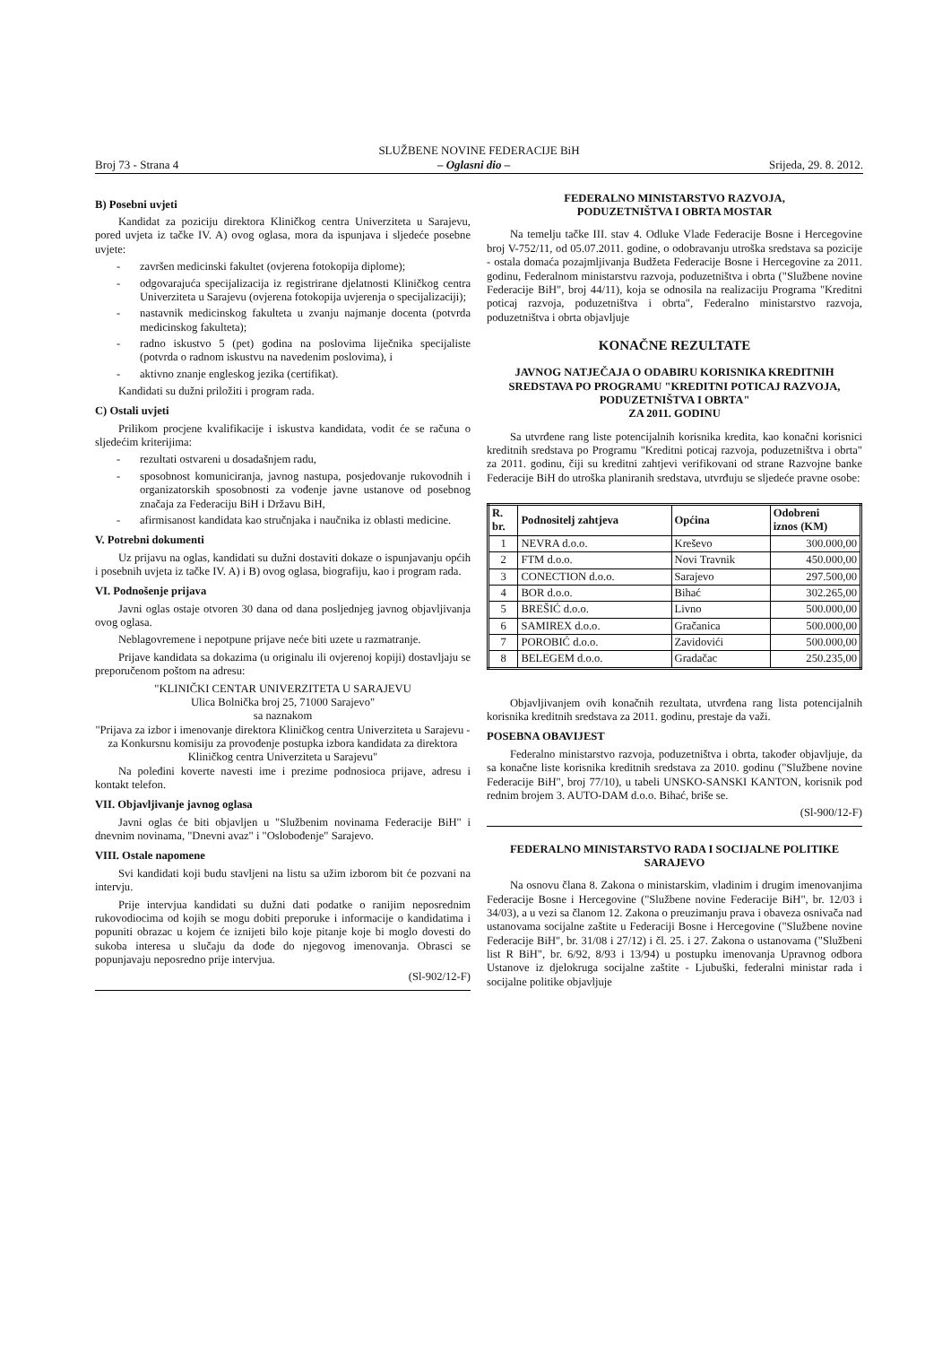SLUŽBENE NOVINE FEDERACIJE BiH
Broj 73 - Strana 4 – Oglasni dio – Srijeda, 29. 8. 2012.
B) Posebni uvjeti
Kandidat za poziciju direktora Kliničkog centra Univerziteta u Sarajevu, pored uvjeta iz tačke IV. A) ovog oglasa, mora da ispunjava i sljedeće posebne uvjete:
- završen medicinski fakultet (ovjerena fotokopija diplome);
- odgovarajuća specijalizacija iz registrirane djelatnosti Kliničkog centra Univerziteta u Sarajevu (ovjerena fotokopija uvjerenja o specijalizaciji);
- nastavnik medicinskog fakulteta u zvanju najmanje docenta (potvrda medicinskog fakulteta);
- radno iskustvo 5 (pet) godina na poslovima liječnika specijaliste (potvrda o radnom iskustvu na navedenim poslovima), i
- aktivno znanje engleskog jezika (certifikat).
Kandidati su dužni priložiti i program rada.
C) Ostali uvjeti
Prilikom procjene kvalifikacije i iskustva kandidata, vodit će se računa o sljedećim kriterijima:
- rezultati ostvareni u dosadašnjem radu,
- sposobnost komuniciranja, javnog nastupa, posjedovanje rukovodnih i organizatorskih sposobnosti za vođenje javne ustanove od posebnog značaja za Federaciju BiH i Državu BiH,
- afirmisanost kandidata kao stručnjaka i naučnika iz oblasti medicine.
V. Potrebni dokumenti
Uz prijavu na oglas, kandidati su dužni dostaviti dokaze o ispunjavanju općih i posebnih uvjeta iz tačke IV. A) i B) ovog oglasa, biografiju, kao i program rada.
VI. Podnošenje prijava
Javni oglas ostaje otvoren 30 dana od dana posljednjeg javnog objavljivanja ovog oglasa.
Neblagovremene i nepotpune prijave neće biti uzete u razmatranje.
Prijave kandidata sa dokazima (u originalu ili ovjerenoj kopiji) dostavljaju se preporučenom poštom na adresu:
"KLINIČKI CENTAR UNIVERZITETA U SARAJEVU
Ulica Bolnička broj 25, 71000 Sarajevo"
sa naznakom
"Prijava za izbor i imenovanje direktora Kliničkog centra Univerziteta u Sarajevu - za Konkursnu komisiju za provođenje postupka izbora kandidata za direktora Kliničkog centra Univerziteta u Sarajevu"
Na poleđini koverte navesti ime i prezime podnosioca prijave, adresu i kontakt telefon.
VII. Objavljivanje javnog oglasa
Javni oglas će biti objavljen u "Službenim novinama Federacije BiH" i dnevnim novinama, "Dnevni avaz" i "Oslobođenje" Sarajevo.
VIII. Ostale napomene
Svi kandidati koji budu stavljeni na listu sa užim izborom bit će pozvani na intervju.
Prije intervjua kandidati su dužni dati podatke o ranijim neposrednim rukovodiocima od kojih se mogu dobiti preporuke i informacije o kandidatima i popuniti obrazac u kojem će iznijeti bilo koje pitanje koje bi moglo dovesti do sukoba interesa u slučaju da dođe do njegovog imenovanja. Obrasci se popunjavaju neposredno prije intervjua.
(Sl-902/12-F)
FEDERALNO MINISTARSTVO RAZVOJA,
PODUZETNIŠTVA I OBRTA MOSTAR
Na temelju tačke III. stav 4. Odluke Vlade Federacije Bosne i Hercegovine broj V-752/11, od 05.07.2011. godine, o odobravanju utroška sredstava sa pozicije - ostala domaća pozajmljivanja Budžeta Federacije Bosne i Hercegovine za 2011. godinu, Federalnom ministarstvu razvoja, poduzetništva i obrta ("Službene novine Federacije BiH", broj 44/11), koja se odnosila na realizaciju Programa "Kreditni poticaj razvoja, poduzetništva i obrta", Federalno ministarstvo razvoja, poduzetništva i obrta objavljuje
KONAČNE REZULTATE
JAVNOG NATJEČAJA O ODABIRU KORISNIKA KREDITNIH SREDSTAVA PO PROGRAMU "KREDITNI POTICAJ RAZVOJA, PODUZETNIŠTVA I OBRTA"
ZA 2011. GODINU
Sa utvrđene rang liste potencijalnih korisnika kredita, kao konačni korisnici kreditnih sredstava po Programu "Kreditni poticaj razvoja, poduzetništva i obrta" za 2011. godinu, čiji su kreditni zahtjevi verifikovani od strane Razvojne banke Federacije BiH do utroška planiranih sredstava, utvrđuju se sljedeće pravne osobe:
| R. br. | Podnositelj zahtjeva | Općina | Odobreni iznos (KM) |
| --- | --- | --- | --- |
| 1 | NEVRA d.o.o. | Kreševo | 300.000,00 |
| 2 | FTM d.o.o. | Novi Travnik | 450.000,00 |
| 3 | CONECTION d.o.o. | Sarajevo | 297.500,00 |
| 4 | BOR d.o.o. | Bihać | 302.265,00 |
| 5 | BREŠIĆ d.o.o. | Livno | 500.000,00 |
| 6 | SAMIREX d.o.o. | Gračanica | 500.000,00 |
| 7 | POROBIĆ d.o.o. | Zavidovići | 500.000,00 |
| 8 | BELEGEM d.o.o. | Gradačac | 250.235,00 |
Objavljivanjem ovih konačnih rezultata, utvrđena rang lista potencijalnih korisnika kreditnih sredstava za 2011. godinu, prestaje da važi.
POSEBNA OBAVIJEST
Federalno ministarstvo razvoja, poduzetništva i obrta, također objavljuje, da sa konačne liste korisnika kreditnih sredstava za 2010. godinu ("Službene novine Federacije BiH", broj 77/10), u tabeli UNSKO-SANSKI KANTON, korisnik pod rednim brojem 3. AUTO-DAM d.o.o. Bihać, briše se.
(Sl-900/12-F)
FEDERALNO MINISTARSTVO RADA I SOCIJALNE POLITIKE SARAJEVO
Na osnovu člana 8. Zakona o ministarskim, vladinim i drugim imenovanjima Federacije Bosne i Hercegovine ("Službene novine Federacije BiH", br. 12/03 i 34/03), a u vezi sa članom 12. Zakona o preuzimanju prava i obaveza osnivača nad ustanovama socijalne zaštite u Federaciji Bosne i Hercegovine ("Službene novine Federacije BiH", br. 31/08 i 27/12) i čl. 25. i 27. Zakona o ustanovama ("Službeni list R BiH", br. 6/92, 8/93 i 13/94) u postupku imenovanja Upravnog odbora Ustanove iz djelokruga socijalne zaštite - Ljubuški, federalni ministar rada i socijalne politike objavljuje